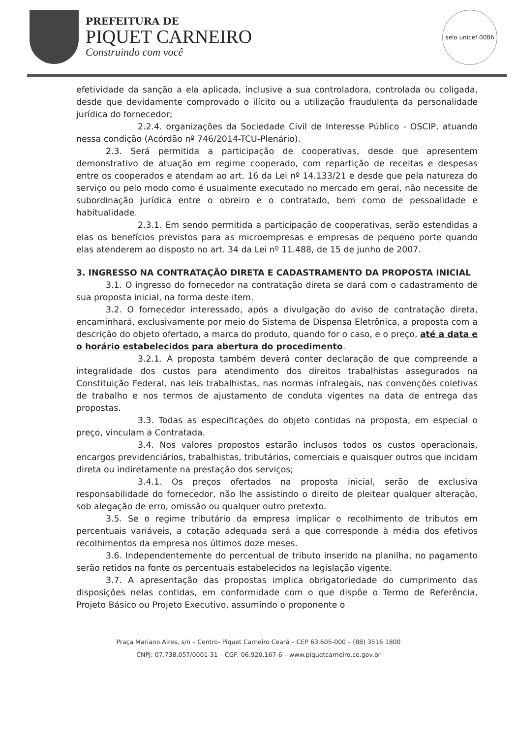PREFEITURA DE
PIQUET CARNEIRO
Construindo com você
selo unicef 0086
efetividade da sanção a ela aplicada, inclusive a sua controladora, controlada ou coligada, desde que devidamente comprovado o ilícito ou a utilização fraudulenta da personalidade jurídica do fornecedor;
2.2.4. organizações da Sociedade Civil de Interesse Público - OSCIP, atuando nessa condição (Acórdão nº 746/2014-TCU-Plenário).
2.3. Será permitida a participação de cooperativas, desde que apresentem demonstrativo de atuação em regime cooperado, com repartição de receitas e despesas entre os cooperados e atendam ao art. 16 da Lei nº 14.133/21 e desde que pela natureza do serviço ou pelo modo como é usualmente executado no mercado em geral, não necessite de subordinação jurídica entre o obreiro e o contratado, bem como de pessoalidade e habitualidade.
2.3.1. Em sendo permitida a participação de cooperativas, serão estendidas a elas os benefícios previstos para as microempresas e empresas de pequeno porte quando elas atenderem ao disposto no art. 34 da Lei nº 11.488, de 15 de junho de 2007.
3. INGRESSO NA CONTRATAÇÃO DIRETA E CADASTRAMENTO DA PROPOSTA INICIAL
3.1. O ingresso do fornecedor na contratação direta se dará com o cadastramento de sua proposta inicial, na forma deste item.
3.2. O fornecedor interessado, após a divulgação do aviso de contratação direta, encaminhará, exclusivamente por meio do Sistema de Dispensa Eletrônica, a proposta com a descrição do objeto ofertado, a marca do produto, quando for o caso, e o preço, até a data e o horário estabelecidos para abertura do procedimento.
3.2.1. A proposta também deverá conter declaração de que compreende a integralidade dos custos para atendimento dos direitos trabalhistas assegurados na Constituição Federal, nas leis trabalhistas, nas normas infralegais, nas convenções coletivas de trabalho e nos termos de ajustamento de conduta vigentes na data de entrega das propostas.
3.3. Todas as especificações do objeto contidas na proposta, em especial o preço, vinculam a Contratada.
3.4. Nos valores propostos estarão inclusos todos os custos operacionais, encargos previdenciários, trabalhistas, tributários, comerciais e quaisquer outros que incidam direta ou indiretamente na prestação dos serviços;
3.4.1. Os preços ofertados na proposta inicial, serão de exclusiva responsabilidade do fornecedor, não lhe assistindo o direito de pleitear qualquer alteração, sob alegação de erro, omissão ou qualquer outro pretexto.
3.5. Se o regime tributário da empresa implicar o recolhimento de tributos em percentuais variáveis, a cotação adequada será a que corresponde à média dos efetivos recolhimentos da empresa nos últimos doze meses.
3.6. Independentemente do percentual de tributo inserido na planilha, no pagamento serão retidos na fonte os percentuais estabelecidos na legislação vigente.
3.7. A apresentação das propostas implica obrigatoriedade do cumprimento das disposições nelas contidas, em conformidade com o que dispõe o Termo de Referência, Projeto Básico ou Projeto Executivo, assumindo o proponente o
Praça Mariano Aires, s/n – Centro- Piquet Carneiro Ceará – CEP 63.605-000 – (88) 3516 1800
CNPJ: 07.738.057/0001-31 – CGF: 06.920.167-6 – www.piquetcarneiro.ce.gov.br